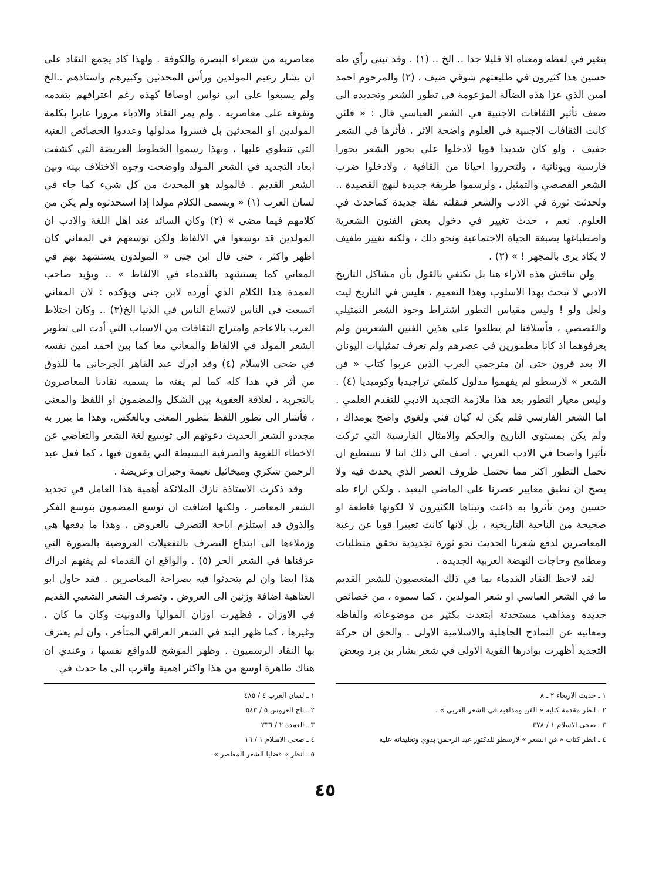يتغير في لفظه ومعناه الا قليلا جدا .. الخ .. (١) . وقد تبنى رأي طه حسين هذا كثيرون في طليعتهم شوقي ضيف ، (٢) والمرحوم احمد امين الذي عزا هذه الضآلة المزعومة في تطور الشعر وتجديده الى ضعف تأثير الثقافات الاجنبية في الشعر العباسي قال : « فلئن كانت الثقافات الاجنبية في العلوم واضحة الاثر ، فأثرها في الشعر خفيف ، ولو كان شديدا قويا لادخلوا على بحور الشعر بحورا فارسية ويونانية ، ولتحرروا احيانا من القافية ، ولادخلوا ضرب الشعر القصصي والتمثيل ، ولرسموا طريقة جديدة لنهج القصيدة .. ولحدثت ثورة في الادب والشعر فنقلته نقلة جديدة كماحدث في العلوم. نعم ، حدث تغيير في دخول بعض الفنون الشعرية واصطباغها بصبغة الحياة الاجتماعية ونحو ذلك ، ولكنه تغيير طفيف لا يكاد يرى بالمجهر ! » (٣) .
ولن نناقش هذه الاراء هنا بل نكتفي بالقول بأن مشاكل التاريخ الادبي لا تبحث بهذا الاسلوب وهذا التعميم ، فليس في التاريخ ليت ولعل ولو ! وليس مقياس التطور اشتراط وجود الشعر التمثيلي والقصصي ، فأسلافنا لم يطلعوا على هذين الفنين الشعريين ولم يعرفوهما اذ كانا مطمورين في عصرهم ولم تعرف تمثيليات اليونان الا بعد قرون حتى ان مترجمي العرب الذين عربوا كتاب « فن الشعر » لارسطو لم يفهموا مدلول كلمتي تراجيديا وكوميديا (٤) . وليس معيار التطور بعد هذا ملازمة التجديد الادبي للتقدم العلمي . اما الشعر الفارسي فلم يكن له كيان فني ولغوي واضح يومذاك ، ولم يكن بمستوى التاريخ والحكم والامثال الفارسية التي تركت تأثيرا واضحا في الادب العربي . اضف الى ذلك اننا لا نستطيع ان نحمل التطور اكثر مما تحتمل ظروف العصر الذي يحدث فيه ولا يصح ان نطبق معايير عصرنا على الماضي البعيد . ولكن اراء طه حسين ومن تأثروا به ذاعت وتبناها الكثيرون لا لكونها قاطعة او صحيحة من الناحية التاريخية ، بل لانها كانت تعبيرا قويا عن رغبة المعاصرين لدفع شعرنا الحديث نحو ثورة تجديدية تحقق متطلبات ومطامح وحاجات النهضة العربية الجديدة .
لقد لاحظ النقاد القدماء بما في ذلك المتعصبون للشعر القديم ما في الشعر العباسي او شعر المولدين ، كما سموه ، من خصائص جديدة ومذاهب مستحدثة ابتعدت بكثير من موضوعاته والفاظه ومعانيه عن النماذج الجاهلية والاسلامية الاولى . والحق ان حركة التجديد أظهرت بوادرها القوية الاولى في شعر بشار بن برد وبعض
معاصريه من شعراء البصرة والكوفة . ولهذا كاد يجمع النقاد على ان بشار زعيم المولدين ورأس المحدثين وكبيرهم واستاذهم ..الخ ولم يسبغوا على ابي نواس اوصافا كهذه رغم اعترافهم بتقدمه وتفوقه على معاصريه . ولم يمر النقاد والادباء مرورا عابرا بكلمة المولدين او المحدثين بل فسروا مدلولها وعددوا الخصائص الفنية التي تنطوي عليها ، وبهذا رسموا الخطوط العريضة التي كشفت ابعاد التجديد في الشعر المولد واوضحت وجوه الاختلاف بينه وبين الشعر القديم . فالمولد هو المحدث من كل شيء كما جاء في لسان العرب (١) « ويسمى الكلام مولدا إذا استحدثوه ولم يكن من كلامهم فيما مضى » (٢) وكان السائد عند اهل اللغة والادب ان المولدين قد توسعوا في الالفاظ ولكن توسعهم في المعاني كان اظهر واكثر ، حتى قال ابن جنى « المولدون يستشهد بهم في المعاني كما يستشهد بالقدماء في الالفاظ » .. ويؤيد صاحب العمدة هذا الكلام الذي أورده لابن جنى ويؤكده : لان المعاني اتسعت في الناس لاتساع الناس في الدنيا الخ(٣) .. وكان اختلاط العرب بالاعاجم وامتزاج الثقافات من الاسباب التي أدت الى تطوير الشعر المولد في الالفاظ والمعاني معا كما بين احمد امين نفسه في ضحى الاسلام (٤) وقد ادرك عبد القاهر الجرجاني ما للذوق من أثر في هذا كله كما لم يفته ما يسميه نقادنا المعاصرون بالتجربة ، لعلاقة العفوية بين الشكل والمضمون او اللفظ والمعنى ، فأشار الى تطور اللفظ بتطور المعنى وبالعكس. وهذا ما يبرر به مجددو الشعر الحديث دعوتهم الى توسيع لغة الشعر والتغاضي عن الاخطاء اللغوية والصرفية البسيطة التي يقعون فيها ، كما فعل عبد الرحمن شكري وميخائيل نعيمة وجبران وعريضة .
وقد ذكرت الاستاذة نازك الملائكة أهمية هذا العامل في تجديد الشعر المعاصر ، ولكنها اضافت ان توسع المضمون بتوسع الفكر والذوق قد استلزم اباحة التصرف بالعروض ، وهذا ما دفعها هي وزملاءها الى ابتداع التصرف بالتفعيلات العروضية بالصورة التي عرفناها في الشعر الحر (٥) . والواقع ان القدماء لم يفتهم ادراك هذا ايضا وان لم يتحدثوا فيه بصراحة المعاصرين . فقد حاول ابو العتاهية اضافة وزنين الى العروض . وتصرف الشعر الشعبي القديم في الاوزان ، فظهرت اوزان المواليا والدوبيت وكان ما كان ، وغيرها ، كما ظهر البند في الشعر العراقي المتأخر ، وان لم يعترف بها النقاد الرسميون . وظهر الموشح للدوافع نفسها ، وعندي ان هناك ظاهرة اوسع من هذا واكثر اهمية واقرب الى ما حدث في
١ ـ حديث الاربعاء ٢ ـ ٨
٢ ـ انظر مقدمة كتابه « الفن ومذاهبه في الشعر العربي » .
٣ ـ ضحى الاسلام ١ / ٣٧٨
٤ ـ انظر كتاب « فن الشعر » لارسطو للدكتور عبد الرحمن بدوي وتعليقاته عليه
١ ـ لسان العرب ٤ / ٤٨٥
٢ ـ تاج العروس ٥ / ٥٤٣
٣ ـ العمدة ٢ / ٢٣٦
٤ ـ ضحى الاسلام ١ / ١٦
٥ ـ انظر « قضايا الشعر المعاصر »
٤٥